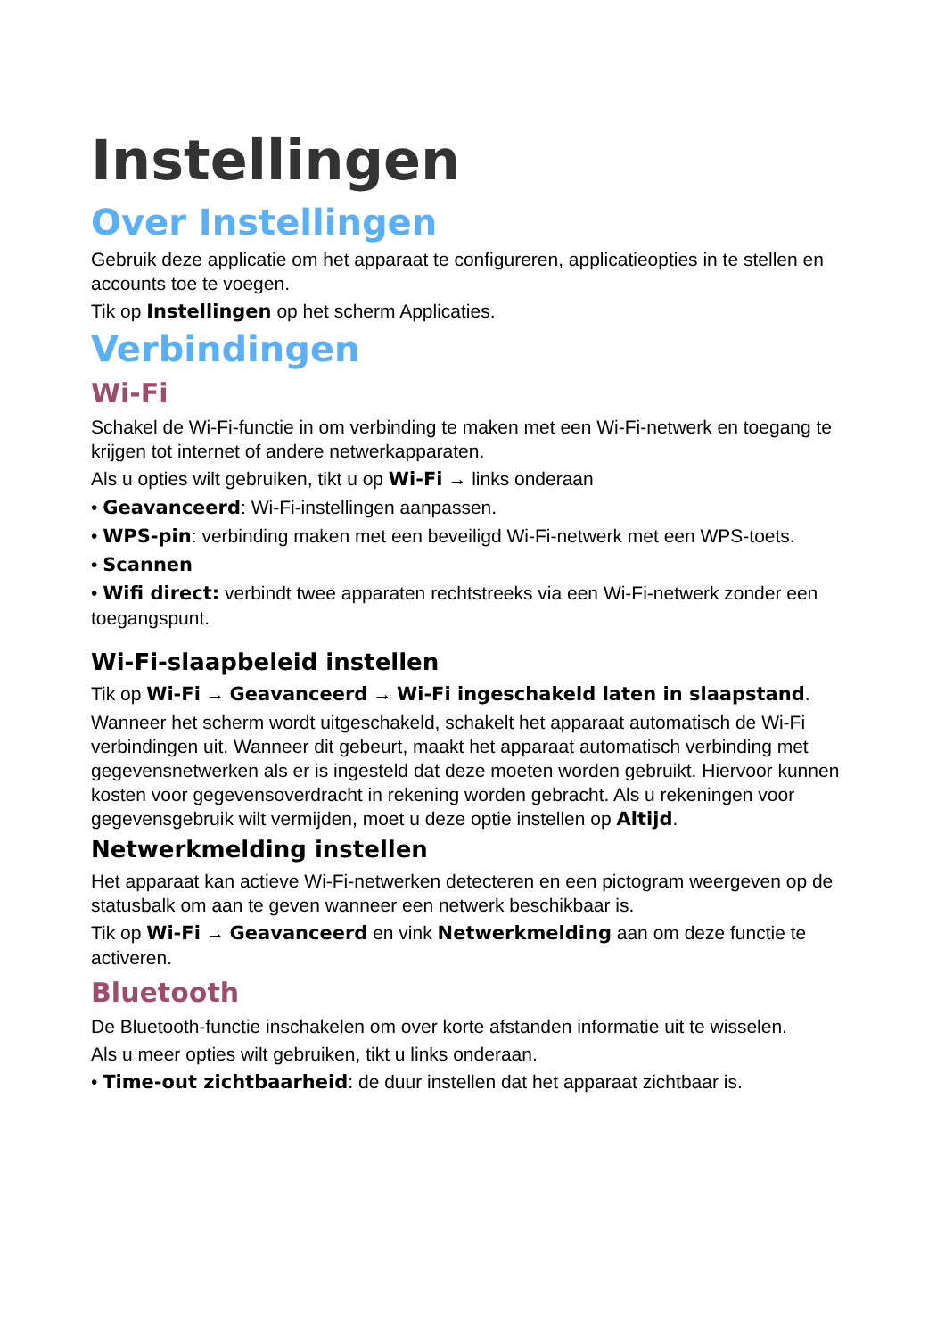Instellingen
Over Instellingen
Gebruik deze applicatie om het apparaat te configureren, applicatieopties in te stellen en accounts toe te voegen.
Tik op Instellingen op het scherm Applicaties.
Verbindingen
Wi-Fi
Schakel de Wi-Fi-functie in om verbinding te maken met een Wi-Fi-netwerk en toegang te krijgen tot internet of andere netwerkapparaten.
Als u opties wilt gebruiken, tikt u op Wi-Fi → links onderaan
• Geavanceerd: Wi-Fi-instellingen aanpassen.
• WPS-pin: verbinding maken met een beveiligd Wi-Fi-netwerk met een WPS-toets.
• Scannen
• Wifi direct: verbindt twee apparaten rechtstreeks via een Wi-Fi-netwerk zonder een toegangspunt.
Wi-Fi-slaapbeleid instellen
Tik op Wi-Fi → Geavanceerd → Wi-Fi ingeschakeld laten in slaapstand.
Wanneer het scherm wordt uitgeschakeld, schakelt het apparaat automatisch de Wi-Fi verbindingen uit. Wanneer dit gebeurt, maakt het apparaat automatisch verbinding met gegevensnetwerken als er is ingesteld dat deze moeten worden gebruikt. Hiervoor kunnen kosten voor gegevensoverdracht in rekening worden gebracht. Als u rekeningen voor gegevensgebruik wilt vermijden, moet u deze optie instellen op Altijd.
Netwerkmelding instellen
Het apparaat kan actieve Wi-Fi-netwerken detecteren en een pictogram weergeven op de statusbalk om aan te geven wanneer een netwerk beschikbaar is.
Tik op Wi-Fi → Geavanceerd en vink Netwerkmelding aan om deze functie te activeren.
Bluetooth
De Bluetooth-functie inschakelen om over korte afstanden informatie uit te wisselen.
Als u meer opties wilt gebruiken, tikt u links onderaan.
• Time-out zichtbaarheid: de duur instellen dat het apparaat zichtbaar is.